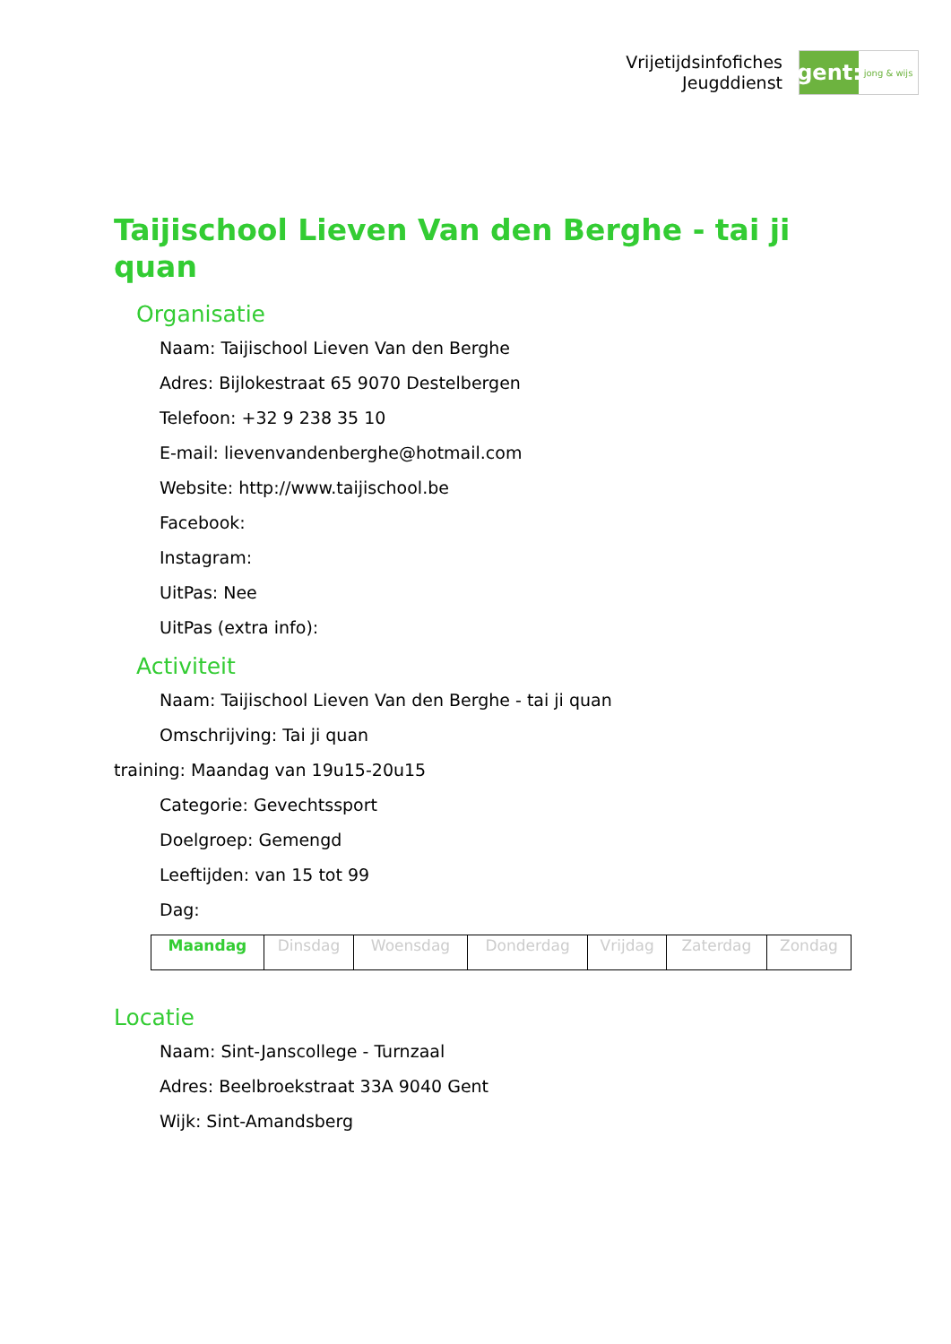Vrijetijdsinfofiches
Jeugddienst
gent:
jong & wijs
Taijischool Lieven Van den Berghe - tai ji quan
Organisatie
Naam: Taijischool Lieven Van den Berghe
Adres: Bijlokestraat 65 9070 Destelbergen
Telefoon: +32 9 238 35 10
E-mail: lievenvandenberghe@hotmail.com
Website: http://www.taijischool.be
Facebook:
Instagram:
UitPas: Nee
UitPas (extra info):
Activiteit
Naam: Taijischool Lieven Van den Berghe - tai ji quan
Omschrijving: Tai ji quan
training: Maandag van 19u15-20u15
Categorie: Gevechtssport
Doelgroep: Gemengd
Leeftijden: van 15 tot 99
Dag:
| Maandag | Dinsdag | Woensdag | Donderdag | Vrijdag | Zaterdag | Zondag |
Locatie
Naam: Sint-Janscollege - Turnzaal
Adres: Beelbroekstraat 33A 9040 Gent
Wijk: Sint-Amandsberg